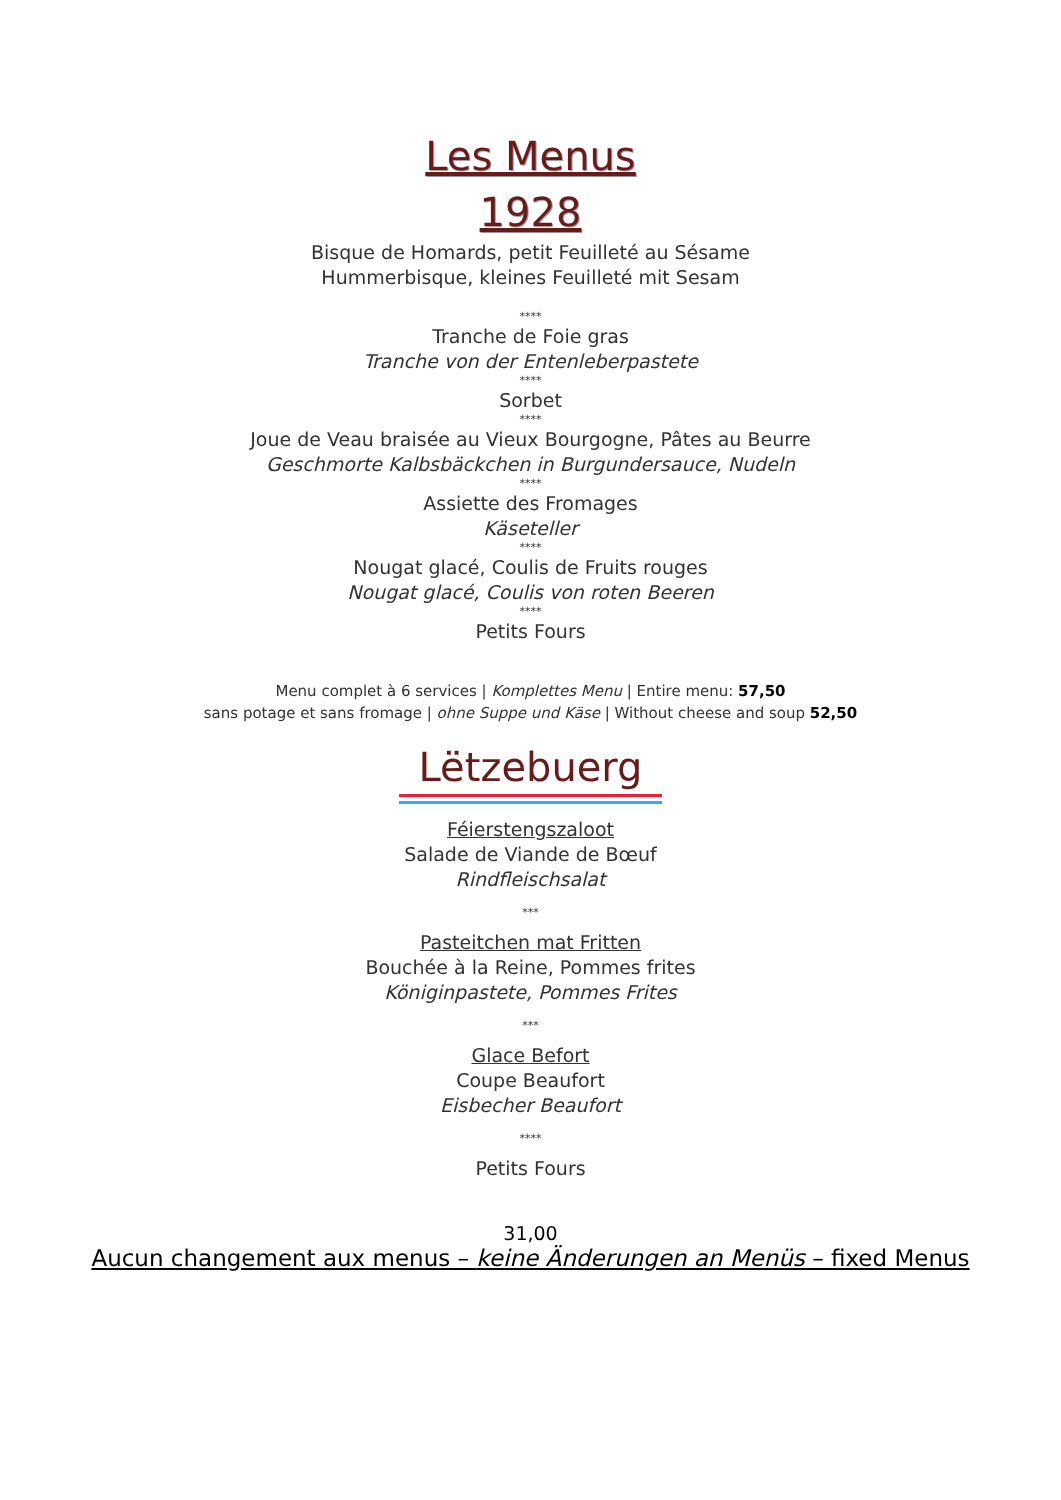Les Menus
1928
Bisque de Homards, petit Feuilleté au Sésame
Hummerbisque, kleines Feuilleté mit Sesam
****
Tranche de Foie gras
Tranche von der Entenleberpastete
****
Sorbet
****
Joue de Veau braisée au Vieux Bourgogne, Pâtes au Beurre
Geschmorte Kalbsbäckchen in Burgundersauce, Nudeln
****
Assiette des Fromages
Käseteller
****
Nougat glacé, Coulis de Fruits rouges
Nougat glacé, Coulis von roten Beeren
****
Petits Fours
Menu complet à 6 services | Komplettes Menu | Entire menu: 57,50
sans potage et sans fromage | ohne Suppe und Käse | Without cheese and soup 52,50
Lëtzebuerg
Féierstengszaloot
Salade de Viande de Bœuf
Rindfleischsalat
***
Pasteitchen mat Fritten
Bouchée à la Reine, Pommes frites
Königinpastete, Pommes Frites
***
Glace Befort
Coupe Beaufort
Eisbecher Beaufort
****
Petits Fours
31,00
Aucun changement aux menus – keine Änderungen an Menüs – fixed Menus